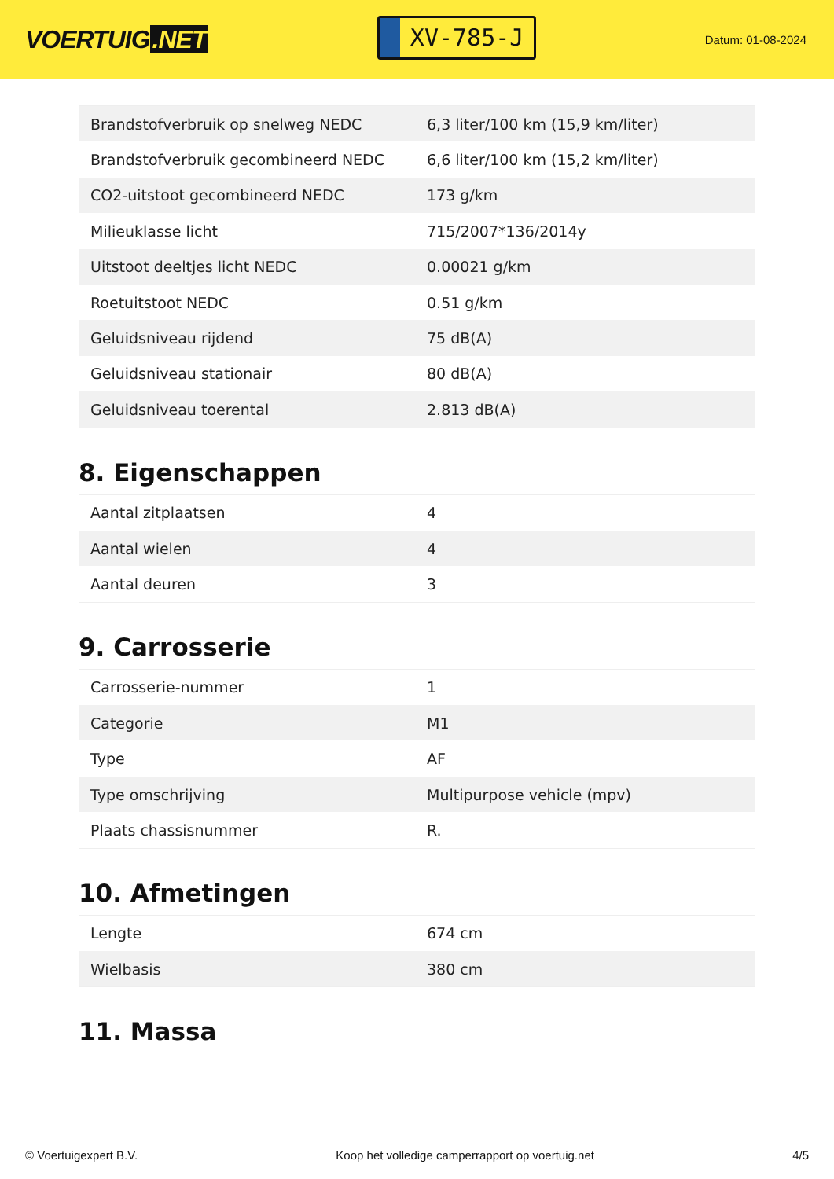VOERTUIG.NET
XV-785-J
Datum: 01-08-2024
| Brandstofverbruik op snelweg NEDC | 6,3 liter/100 km (15,9 km/liter) |
| Brandstofverbruik gecombineerd NEDC | 6,6 liter/100 km (15,2 km/liter) |
| CO2-uitstoot gecombineerd NEDC | 173 g/km |
| Milieuklasse licht | 715/2007*136/2014y |
| Uitstoot deeltjes licht NEDC | 0.00021 g/km |
| Roetuitstoot NEDC | 0.51 g/km |
| Geluidsniveau rijdend | 75 dB(A) |
| Geluidsniveau stationair | 80 dB(A) |
| Geluidsniveau toerental | 2.813 dB(A) |
8. Eigenschappen
| Aantal zitplaatsen | 4 |
| Aantal wielen | 4 |
| Aantal deuren | 3 |
9. Carrosserie
| Carrosserie-nummer | 1 |
| Categorie | M1 |
| Type | AF |
| Type omschrijving | Multipurpose vehicle (mpv) |
| Plaats chassisnummer | R. |
10. Afmetingen
| Lengte | 674 cm |
| Wielbasis | 380 cm |
11. Massa
© Voertuigexpert B.V. Koop het volledige camperrapport op voertuig.net 4/5